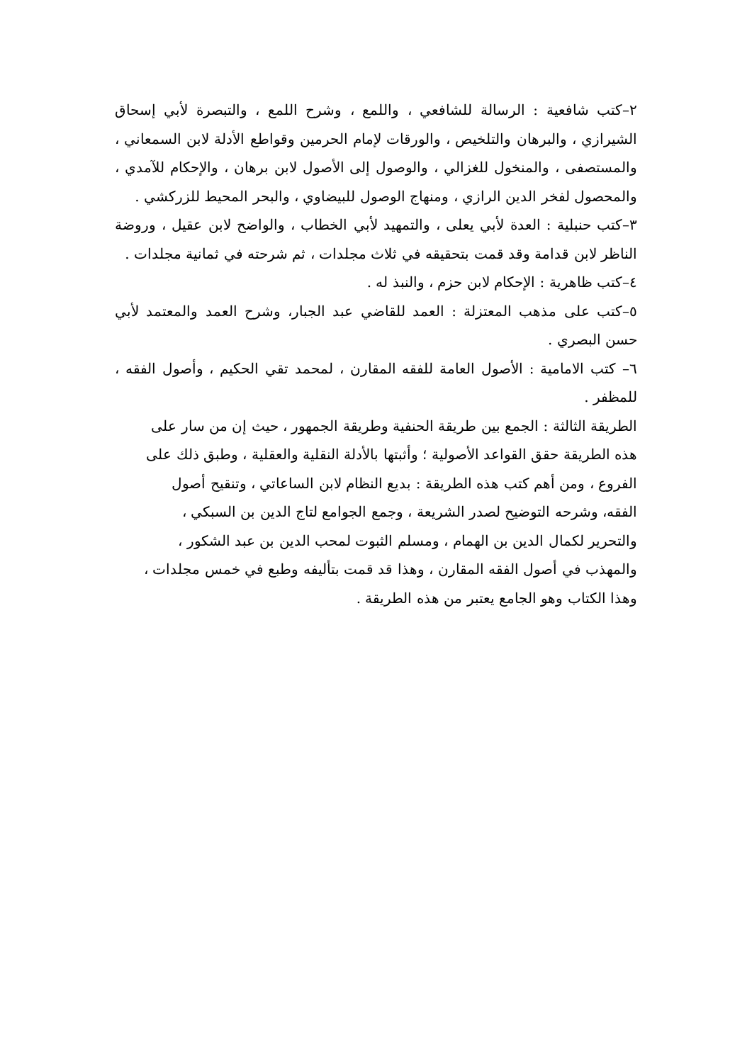٢–كتب شافعية : الرسالة للشافعي ، واللمع ، وشرح اللمع ، والتبصرة لأبي إسحاق الشيرازي ، والبرهان والتلخيص ، والورقات لإمام الحرمين وقواطع الأدلة لابن السمعاني ، والمستصفى ، والمنخول للغزالي ، والوصول إلى الأصول لابن برهان ، والإحكام للآمدي ، والمحصول لفخر الدين الرازي ، ومنهاج الوصول للبيضاوي ، والبحر المحيط للزركشي .
٣–كتب حنبلية : العدة لأبي يعلى ، والتمهيد لأبي الخطاب ، والواضح لابن عقيل ، وروضة الناظر لابن قدامة وقد قمت بتحقيقه في ثلاث مجلدات ، ثم شرحته في ثمانية مجلدات .
٤–كتب ظاهرية : الإحكام لابن حزم ، والنبذ له .
٥–كتب على مذهب المعتزلة : العمد للقاضي عبد الجبار، وشرح العمد والمعتمد لأبي حسن البصري .
٦– كتب الامامية : الأصول العامة للفقه المقارن ، لمحمد تقي الحكيم ، وأصول الفقه ، للمظفر .
الطريقة الثالثة : الجمع بين طريقة الحنفية وطريقة الجمهور ، حيث إن من سار على هذه الطريقة حقق القواعد الأصولية ؛ وأثبتها بالأدلة النقلية والعقلية ، وطبق ذلك على الفروع ، ومن أهم كتب هذه الطريقة : بديع النظام لابن الساعاتي ، وتنقيح أصول الفقه، وشرحه التوضيح لصدر الشريعة ، وجمع الجوامع لتاج الدين بن السبكي ، والتحرير لكمال الدين بن الهمام ، ومسلم الثبوت لمحب الدين بن عبد الشكور ، والمهذب في أصول الفقه المقارن ، وهذا قد قمت بتأليفه وطبع في خمس مجلدات ، وهذا الكتاب وهو الجامع يعتبر من هذه الطريقة .